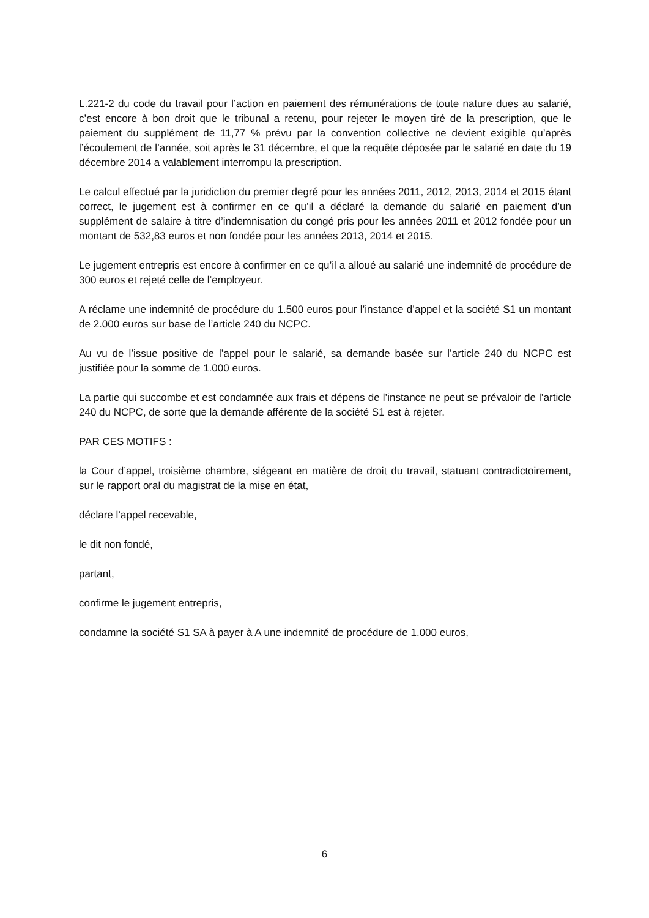L.221-2 du code du travail pour l’action en paiement des rémunérations de toute nature dues au salarié, c’est encore à bon droit que le tribunal a retenu, pour rejeter le moyen tiré de la prescription, que le paiement du supplément de 11,77 % prévu par la convention collective ne devient exigible qu’après l’écoulement de l’année, soit après le 31 décembre, et que la requête déposée par le salarié en date du 19 décembre 2014 a valablement interrompu la prescription.
Le calcul effectué par la juridiction du premier degré pour les années 2011, 2012, 2013, 2014 et 2015 étant correct, le jugement est à confirmer en ce qu’il a déclaré la demande du salarié en paiement d’un supplément de salaire à titre d’indemnisation du congé pris pour les années 2011 et 2012 fondée pour un montant de 532,83 euros et non fondée pour les années 2013, 2014 et 2015.
Le jugement entrepris est encore à confirmer en ce qu’il a alloué au salarié une indemnité de procédure de 300 euros et rejeté celle de l’employeur.
A réclame une indemnité de procédure du 1.500 euros pour l’instance d’appel et la société S1 un montant de 2.000 euros sur base de l’article 240 du NCPC.
Au vu de l’issue positive de l’appel pour le salarié, sa demande basée sur l’article 240 du NCPC est justifiée pour la somme de 1.000 euros.
La partie qui succombe et est condamnée aux frais et dépens de l’instance ne peut se prévaloir de l’article 240 du NCPC, de sorte que la demande afférente de la société S1 est à rejeter.
PAR CES MOTIFS :
la Cour d’appel, troisième chambre, siégeant en matière de droit du travail, statuant contradictoirement, sur le rapport oral du magistrat de la mise en état,
déclare l’appel recevable,
le dit non fondé,
partant,
confirme le jugement entrepris,
condamne la société S1 SA à payer à A une indemnité de procédure de 1.000 euros,
6